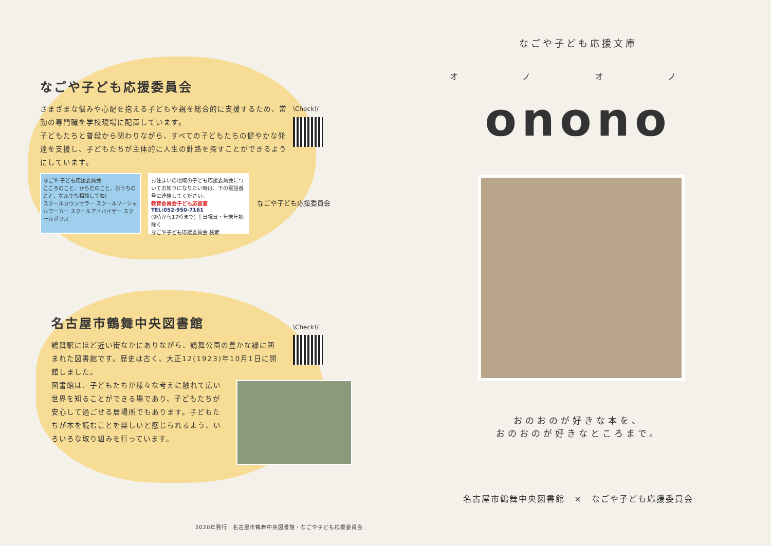なごや子ども応援委員会
さまざまな悩みや心配を抱える子どもや親を総合的に支援するため、常勤の専門職を学校現場に配置しています。
子どもたちと普段から関わりながら、すべての子どもたちの健やかな発達を支援し、子どもたちが主体的に人生の針路を探すことができるようにしています。
\Check!/
なごや 子ども応援委員会
こころのこと、からだのこと、おうちのこと、なんでも相談してね!
スクールカウンセラー スクールソーシャルワーカー スクールアドバイザー スクールポリス
お住まいの地域の子ども応援委員会についてお知りになりたい時は、下の電話番号に連絡してください。
教育委員会子ども応援室
TEL:052-950-7161
(9時から17時まで) 土日祝日・年末年始除く
なごや子ども応援委員会 検索
なごや子ども応援委員会
名古屋市鶴舞中央図書館
鶴舞駅にほど近い街なかにありながら、鶴舞公園の豊かな緑に囲まれた図書館です。歴史は古く、大正12(1923)年10月1日に開館しました。
図書館は、子どもたちが様々な考えに触れて広い世界を知ることができる場であり、子どもたちが安心して過ごせる居場所でもあります。子どもたちが本を読むことを楽しいと感じられるよう、いろいろな取り組みを行っています。
\Check!/
2020年発行　名古屋市鶴舞中央図書館・なごや子ども応援委員会
なごや子ども応援文庫
オ ノ オ ノ
onono
おのおのが好きな本を、
おのおのが好きなところまで。
名古屋市鶴舞中央図書館　×　なごや子ども応援委員会